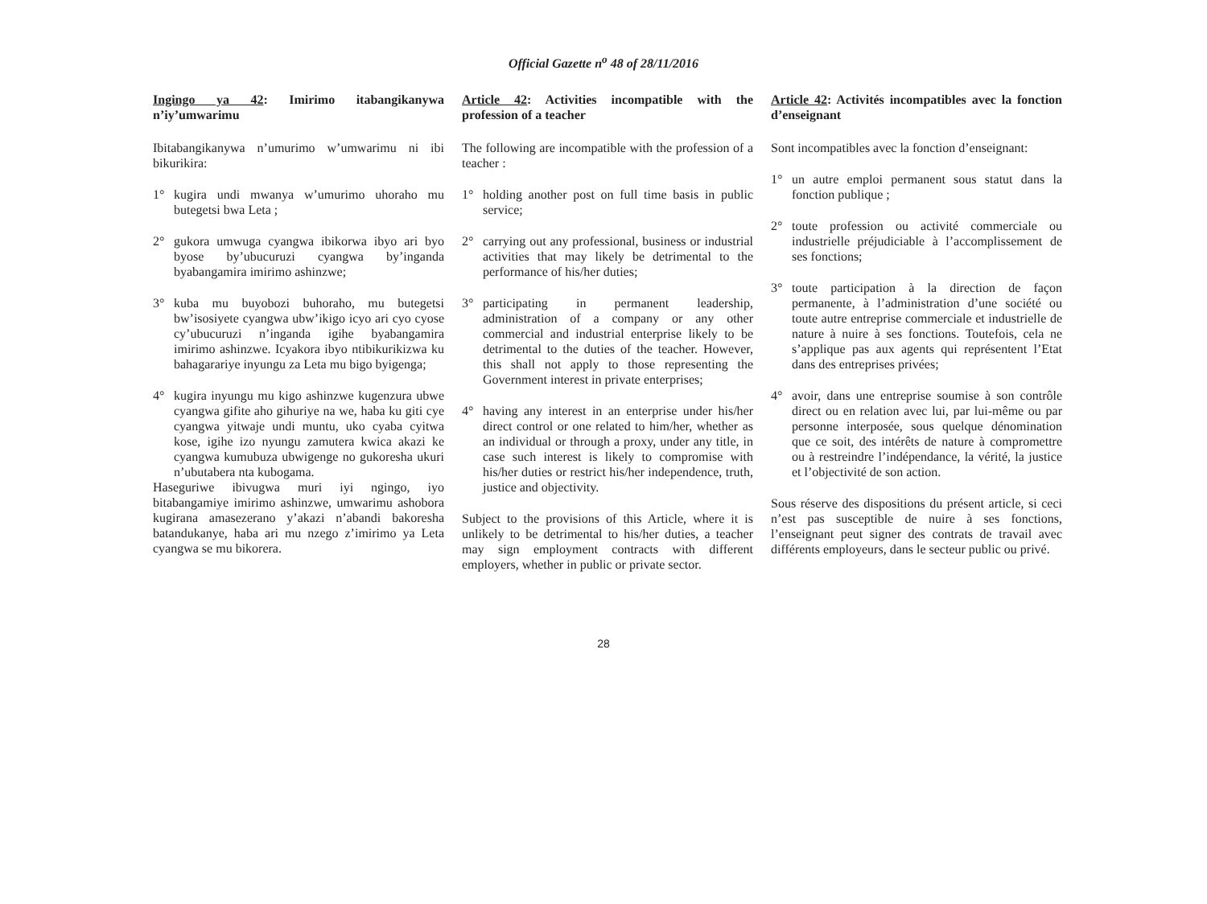Official Gazette n<sup>o</sup> 48 of 28/11/2016
Ingingo ya 42: Imirimo itabangikanywa n’iy’umwarimu
Ibitabangikanywa n’umurimo w’umwarimu ni ibi bikurikira:
1° kugira undi mwanya w’umurimo uhoraho mu butegetsi bwa Leta ;
2° gukora umwuga cyangwa ibikorwa ibyo ari byo byose by’ubucuruzi cyangwa by’inganda byabangamira imirimo ashinzwe;
3° kuba mu buyobozi buhoraho, mu butegetsi bw’isosiyete cyangwa ubw’ikigo icyo ari cyo cyose cy’ubucuruzi n’inganda igihe byabangamira imirimo ashinzwe. Icyakora ibyo ntibikurikizwa ku bahagarariye inyungu za Leta mu bigo byigenga;
4° kugira inyungu mu kigo ashinzwe kugenzura ubwe cyangwa gifite aho gihuriye na we, haba ku giti cye cyangwa yitwaje undi muntu, uko cyaba cyitwa kose, igihe izo nyungu zamutera kwica akazi ke cyangwa kumubuza ubwigenge no gukoresha ukuri n’ubutabera nta kubogama.
Haseguriwe ibivugwa muri iyi ngingo, iyo bitabangamiye imirimo ashinzwe, umwarimu ashobora kugirana amasezerano y’akazi n’abandi bakoresha batandukanye, haba ari mu nzego z’imirimo ya Leta cyangwa se mu bikorera.
Article 42: Activities incompatible with the profession of a teacher
The following are incompatible with the profession of a teacher :
1° holding another post on full time basis in public service;
2° carrying out any professional, business or industrial activities that may likely be detrimental to the performance of his/her duties;
3° participating in permanent leadership, administration of a company or any other commercial and industrial enterprise likely to be detrimental to the duties of the teacher. However, this shall not apply to those representing the Government interest in private enterprises;
4° having any interest in an enterprise under his/her direct control or one related to him/her, whether as an individual or through a proxy, under any title, in case such interest is likely to compromise with his/her duties or restrict his/her independence, truth, justice and objectivity.
Subject to the provisions of this Article, where it is unlikely to be detrimental to his/her duties, a teacher may sign employment contracts with different employers, whether in public or private sector.
Article 42: Activités incompatibles avec la fonction d’enseignant
Sont incompatibles avec la fonction d’enseignant:
1° un autre emploi permanent sous statut dans la fonction publique ;
2° toute profession ou activité commerciale ou industrielle préjudiciable à l’accomplissement de ses fonctions;
3° toute participation à la direction de façon permanente, à l’administration d’une société ou toute autre entreprise commerciale et industrielle de nature à nuire à ses fonctions. Toutefois, cela ne s’applique pas aux agents qui représentent l’Etat dans des entreprises privées;
4° avoir, dans une entreprise soumise à son contrôle direct ou en relation avec lui, par lui-même ou par personne interposée, sous quelque dénomination que ce soit, des intérêts de nature à compromettre ou à restreindre l’indépendance, la vérité, la justice et l’objectivité de son action.
Sous réserve des dispositions du présent article, si ceci n’est pas susceptible de nuire à ses fonctions, l’enseignant peut signer des contrats de travail avec différents employeurs, dans le secteur public ou privé.
28